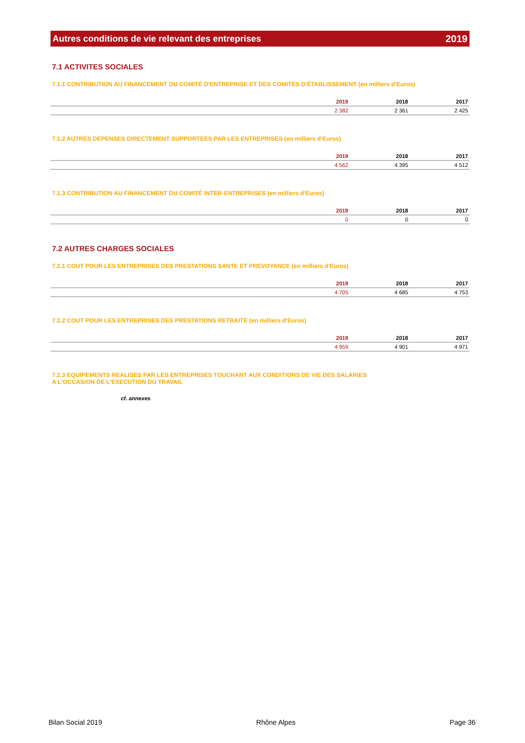Autres conditions de vie relevant des entreprises 2019
7.1 ACTIVITES SOCIALES
7.1.1 CONTRIBUTION AU FINANCEMENT DU COMITÉ D'ENTREPRISE ET DES COMITES D'ÉTABLISSEMENT (en milliers d'Euros)
| | 2019 | 2018 | 2017 |
| --- | --- | --- | --- |
| | 2 382 | 2 361 | 2 425 |
7.1.2 AUTRES DEPENSES DIRECTEMENT SUPPORTEES PAR LES ENTREPRISES (en milliers d'Euros)
| | 2019 | 2018 | 2017 |
| --- | --- | --- | --- |
| | 4 562 | 4 395 | 4 512 |
7.1.3 CONTRIBUTION AU FINANCEMENT DU COMITÉ INTER-ENTREPRISES (en milliers d'Euros)
| | 2019 | 2018 | 2017 |
| --- | --- | --- | --- |
| | 0 | 0 | 0 |
7.2 AUTRES CHARGES SOCIALES
7.2.1 COUT POUR LES ENTREPRISES DES PRESTATIONS SANTE ET PREVOYANCE (en milliers d'Euros)
| | 2019 | 2018 | 2017 |
| --- | --- | --- | --- |
| | 4 705 | 4 685 | 4 753 |
7.2.2 COUT POUR LES ENTREPRISES DES PRESTATIONS RETRAITE (en milliers d'Euros)
| | 2019 | 2018 | 2017 |
| --- | --- | --- | --- |
| | 4 959 | 4 901 | 4 971 |
7.2.3 EQUIPEMENTS REALISES PAR LES ENTREPRISES TOUCHANT AUX CONDITIONS DE VIE DES SALARIES
A L'OCCASION DE L'EXECUTION DU TRAVAIL
cf. annexes
Bilan Social 2019 Rhône Alpes Page 36